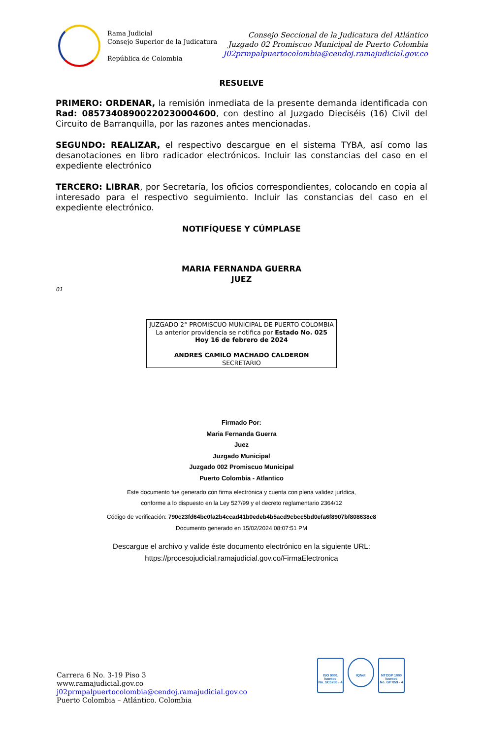Rama Judicial
Consejo Superior de la Judicatura
República de Colombia
Consejo Seccional de la Judicatura del Atlántico
Juzgado 02 Promiscuo Municipal de Puerto Colombia
J02prmpalpuertocolombia@cendoj.ramajudicial.gov.co
RESUELVE
PRIMERO: ORDENAR, la remisión inmediata de la presente demanda identificada con Rad: 08573408900220230004600, con destino al Juzgado Dieciséis (16) Civil del Circuito de Barranquilla, por las razones antes mencionadas.
SEGUNDO: REALIZAR, el respectivo descargue en el sistema TYBA, así como las desanotaciones en libro radicador electrónicos. Incluir las constancias del caso en el expediente electrónico
TERCERO: LIBRAR, por Secretaría, los oficios correspondientes, colocando en copia al interesado para el respectivo seguimiento. Incluir las constancias del caso en el expediente electrónico.
NOTIFÍQUESE Y CÚMPLASE
MARIA FERNANDA GUERRA
JUEZ
01
JUZGADO 2° PROMISCUO MUNICIPAL DE PUERTO COLOMBIA
La anterior providencia se notifica por Estado No. 025
Hoy 16 de febrero de 2024
ANDRES CAMILO MACHADO CALDERON
SECRETARIO
Firmado Por:
Maria Fernanda Guerra
Juez
Juzgado Municipal
Juzgado 002 Promiscuo Municipal
Puerto Colombia - Atlantico
Este documento fue generado con firma electrónica y cuenta con plena validez jurídica,
conforme a lo dispuesto en la Ley 527/99 y el decreto reglamentario 2364/12
Código de verificación: 790c23fd64bc0fa2b4ccad41b0edeb4b5acd9cbcc5bd0efa6f8907bf808638c8
Documento generado en 15/02/2024 08:07:51 PM
Descargue el archivo y valide éste documento electrónico en la siguiente URL:
https://procesojudicial.ramajudicial.gov.co/FirmaElectronica
Carrera 6 No. 3-19 Piso 3
www.ramajudicial.gov.co
j02prmpalpuertocolombia@cendoj.ramajudicial.gov.co
Puerto Colombia – Atlántico. Colombia
ISO 9001
Icontec
No. SC5780 - 4
IQNet
NTCGP 1000
Icontec
No. GP 059 - 4